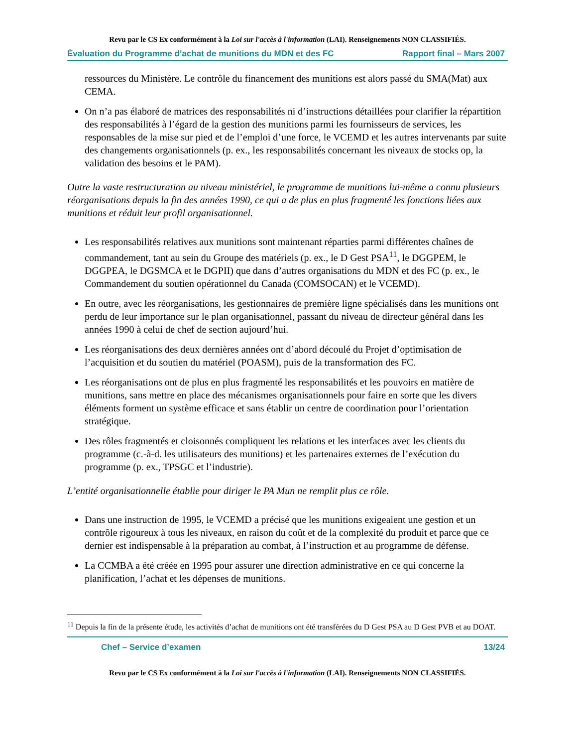Revu par le CS Ex conformément à la Loi sur l'accès à l'information (LAI). Renseignements NON CLASSIFIÉS.
Évaluation du Programme d’achat de munitions du MDN et des FC Rapport final – Mars 2007
ressources du Ministère. Le contrôle du financement des munitions est alors passé du SMA(Mat) aux CEMA.
On n’a pas élaboré de matrices des responsabilités ni d’instructions détaillées pour clarifier la répartition des responsabilités à l’égard de la gestion des munitions parmi les fournisseurs de services, les responsables de la mise sur pied et de l’emploi d’une force, le VCEMD et les autres intervenants par suite des changements organisationnels (p. ex., les responsabilités concernant les niveaux de stocks op, la validation des besoins et le PAM).
Outre la vaste restructuration au niveau ministériel, le programme de munitions lui-même a connu plusieurs réorganisations depuis la fin des années 1990, ce qui a de plus en plus fragmenté les fonctions liées aux munitions et réduit leur profil organisationnel.
Les responsabilités relatives aux munitions sont maintenant réparties parmi différentes chaînes de commandement, tant au sein du Groupe des matériels (p. ex., le D Gest PSA<sup>11</sup>, le DGGPEM, le DGGPEA, le DGSMCA et le DGPII) que dans d’autres organisations du MDN et des FC (p. ex., le Commandement du soutien opérationnel du Canada (COMSOCAN) et le VCEMD).
En outre, avec les réorganisations, les gestionnaires de première ligne spécialisés dans les munitions ont perdu de leur importance sur le plan organisationnel, passant du niveau de directeur général dans les années 1990 à celui de chef de section aujourd’hui.
Les réorganisations des deux dernières années ont d’abord découlé du Projet d’optimisation de l’acquisition et du soutien du matériel (POASM), puis de la transformation des FC.
Les réorganisations ont de plus en plus fragmenté les responsabilités et les pouvoirs en matière de munitions, sans mettre en place des mécanismes organisationnels pour faire en sorte que les divers éléments forment un système efficace et sans établir un centre de coordination pour l’orientation stratégique.
Des rôles fragmentés et cloisonnés compliquent les relations et les interfaces avec les clients du programme (c.-à-d. les utilisateurs des munitions) et les partenaires externes de l’exécution du programme (p. ex., TPSGC et l’industrie).
L’entité organisationnelle établie pour diriger le PA Mun ne remplit plus ce rôle.
Dans une instruction de 1995, le VCEMD a précisé que les munitions exigeaient une gestion et un contrôle rigoureux à tous les niveaux, en raison du coût et de la complexité du produit et parce que ce dernier est indispensable à la préparation au combat, à l’instruction et au programme de défense.
La CCMBA a été créée en 1995 pour assurer une direction administrative en ce qui concerne la planification, l’achat et les dépenses de munitions.
<sup>11</sup> Depuis la fin de la présente étude, les activités d’achat de munitions ont été transférées du D Gest PSA au D Gest PVB et au DOAT.
Chef – Service d’examen 13/24
Revu par le CS Ex conformément à la Loi sur l'accès à l'information (LAI). Renseignements NON CLASSIFIÉS.